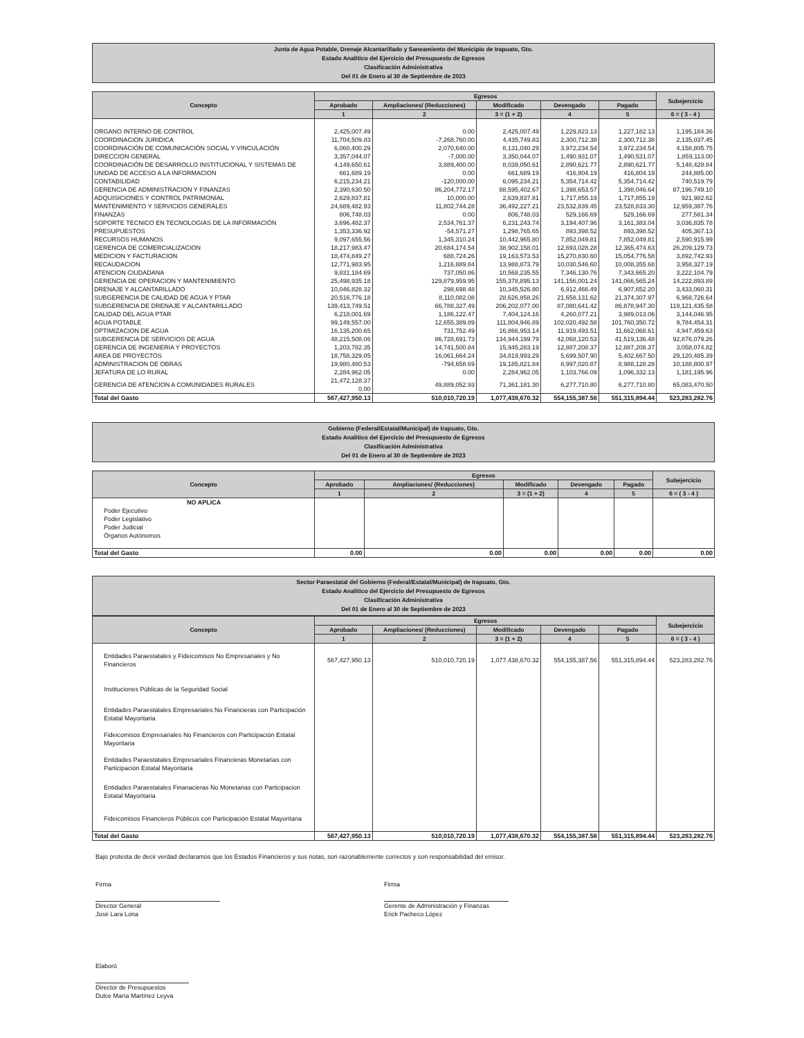Junta de Agua Potable, Drenaje Alcantarillado y Saneamiento del Municipio de Irapuato, Gto.
Estado Analitico del Ejercicio del Presupuesto de Egresos
Clasificación Administrativa
Del 01 de Enero al 30 de Septiembre de 2023
| Concepto | Egresos | | | | | Subejercicio |
| --- | --- | --- | --- | --- | --- | --- |
| | Aprobado | Ampliaciones/ (Reducciones) | Modificado | Devengado | Pagado | |
| | 1 | 2 | 3 = (1 + 2) | 4 | 5 | 6 = ( 3 - 4 ) |
| ORGANO INTERNO DE CONTROL | 2,425,007.49 | 0.00 | 2,425,007.49 | 1,229,823.13 | 1,227,182.13 | 1,195,184.36 |
| COORDINACION JURIDICA | 11,704,509.83 | -7,268,760.00 | 4,435,749.83 | 2,300,712.38 | 2,300,712.38 | 2,135,037.45 |
| COORDINACIÓN DE COMUNICACIÓN SOCIAL Y VINCULACIÓN | 6,060,400.29 | 2,070,640.00 | 8,131,040.29 | 3,972,234.54 | 3,972,234.54 | 4,158,805.75 |
| DIRECCION GENERAL | 3,357,044.07 | -7,000.00 | 3,350,044.07 | 1,490,931.07 | 1,490,531.07 | 1,859,113.00 |
| COORDINACIÓN DE DESARROLLO INSTITUCIONAL Y SISTEMAS DE | 4,149,650.61 | 3,889,400.00 | 8,039,050.61 | 2,890,621.77 | 2,890,621.77 | 5,148,428.84 |
| UNIDAD DE ACCESO A LA INFORMACION | 661,689.19 | 0.00 | 661,689.19 | 416,804.19 | 416,804.19 | 244,885.00 |
| CONTABILIDAD | 6,215,234.21 | -120,000.00 | 6,095,234.21 | 5,354,714.42 | 5,354,714.42 | 740,519.79 |
| GERENCIA DE ADMINISTRACION Y FINANZAS | 2,390,630.50 | 86,204,772.17 | 88,595,402.67 | 1,398,653.57 | 1,398,046.64 | 87,196,749.10 |
| ADQUISICIONES Y CONTROL PATRIMONIAL | 2,629,837.81 | 10,000.00 | 2,639,837.81 | 1,717,855.19 | 1,717,855.19 | 921,982.62 |
| MANTENIMIENTO Y SERVICIOS GENERALES | 24,689,482.93 | 11,802,744.28 | 36,492,227.21 | 23,532,839.45 | 23,528,833.30 | 12,959,387.76 |
| FINANZAS | 806,748.03 | 0.00 | 806,748.03 | 529,166.69 | 529,166.69 | 277,581.34 |
| SOPORTE TECNICO EN TECNOLOGIAS DE LA INFORMACIÓN | 3,696,482.37 | 2,534,761.37 | 6,231,243.74 | 3,194,407.96 | 3,161,383.04 | 3,036,835.78 |
| PRESUPUESTOS | 1,353,336.92 | -54,571.27 | 1,298,765.65 | 893,398.52 | 893,398.52 | 405,367.13 |
| RECURSOS HUMANOS | 9,097,655.56 | 1,345,310.24 | 10,442,965.80 | 7,852,049.81 | 7,852,049.81 | 2,590,915.99 |
| GERENCIA DE COMERCIALIZACION | 18,217,983.47 | 20,684,174.54 | 38,902,158.01 | 12,693,028.28 | 12,365,474.63 | 26,209,129.73 |
| MEDICION Y FACTURACION | 18,474,849.27 | 688,724.26 | 19,163,573.53 | 15,270,830.60 | 15,054,776.58 | 3,892,742.93 |
| RECAUDACION | 12,771,983.95 | 1,216,889.84 | 13,988,873.79 | 10,030,546.60 | 10,008,355.68 | 3,958,327.19 |
| ATENCION CIUDADANA | 9,831,184.69 | 737,050.86 | 10,568,235.55 | 7,346,130.76 | 7,343,665.20 | 3,222,104.79 |
| GERENCIA DE OPERACION Y MANTENIMIENTO | 25,498,935.18 | 129,879,959.95 | 155,378,895.13 | 141,156,001.24 | 141,066,565.24 | 14,222,893.89 |
| DRENAJE Y ALCANTARILLADO | 10,046,828.32 | 298,698.48 | 10,345,526.80 | 6,912,466.49 | 6,907,652.20 | 3,433,060.31 |
| SUBGERENCIA DE CALIDAD DE AGUA Y PTAR | 20,516,776.18 | 8,110,082.08 | 28,626,858.26 | 21,658,131.62 | 21,374,307.97 | 6,968,726.64 |
| SUBGERENCIA DE DRENAJE Y ALCANTARILLADO | 139,413,749.51 | 66,788,327.49 | 206,202,077.00 | 87,080,641.42 | 86,878,947.30 | 119,121,435.58 |
| CALIDAD DEL AGUA PTAR | 6,218,001.69 | 1,186,122.47 | 7,404,124.16 | 4,260,077.21 | 3,989,013.06 | 3,144,046.95 |
| AGUA POTABLE | 99,149,557.00 | 12,655,389.89 | 111,804,946.89 | 102,020,492.58 | 101,760,350.72 | 9,784,454.31 |
| OPTIMIZACION DE AGUA | 16,135,200.65 | 731,752.49 | 16,866,953.14 | 11,919,493.51 | 11,662,068.61 | 4,947,459.63 |
| SUBGERENCIA DE SERVICIOS DE AGUA | 48,215,508.06 | 86,728,691.73 | 134,944,199.79 | 42,068,120.53 | 41,519,136.48 | 92,876,079.26 |
| GERENCIA DE INGENIERIA Y PROYECTOS | 1,203,782.35 | 14,741,500.84 | 15,945,283.19 | 12,887,208.37 | 12,887,208.37 | 3,058,074.82 |
| AREA DE PROYECTOS | 18,758,329.05 | 16,061,664.24 | 34,819,993.29 | 5,699,507.90 | 5,402,667.50 | 29,120,485.39 |
| ADMINISTRACION DE OBRAS | 19,980,480.53 | -794,658.69 | 19,185,821.84 | 8,997,020.87 | 8,988,128.28 | 10,188,800.97 |
| JEFATURA DE LO RURAL | 2,284,962.05 | 0.00 | 2,284,962.05 | 1,103,766.09 | 1,096,332.13 | 1,181,195.96 |
| GERENCIA DE ATENCION A COMUNIDADES RURALES | 21,472,128.37 0.00 | 49,889,052.93 | 71,361,181.30 | 6,277,710.80 | 6,277,710.80 | 65,083,470.50 |
| Total del Gasto | 567,427,950.13 | 510,010,720.19 | 1,077,438,670.32 | 554,155,387.56 | 551,315,894.44 | 523,283,282.76 |
Gobierno (Federal/Estatal/Municipal) de Irapuato, Gto.
Estado Analitico del Ejercicio del Presupuesto de Egresos
Clasificación Administrativa
Del 01 de Enero al 30 de Septiembre de 2023
| Concepto | Egresos | | | | | Subejercicio |
| --- | --- | --- | --- | --- | --- | --- |
| | Aprobado | Ampliaciones/ (Reducciones) | Modificado | Devengado | Pagado | |
| | 1 | 2 | 3 = (1 + 2) | 4 | 5 | 6 = ( 3 - 4 ) |
| NO APLICA Poder Ejecutivo Poder Legislativo Poder Judicial Órganos Autónomos | | | | | | |
| Total del Gasto | 0.00 | 0.00 | 0.00 | 0.00 | 0.00 | 0.00 |
Sector Paraestatal del Gobierno (Federal/Estatal/Municipal) de Irapuato, Gto.
Estado Analitico del Ejercicio del Presupuesto de Egresos
Clasificación Administrativa
Del 01 de Enero al 30 de Septiembre de 2023
| Concepto | Egresos | | | | | Subejercicio |
| --- | --- | --- | --- | --- | --- | --- |
| | Aprobado | Ampliaciones/ (Reducciones) | Modificado | Devengado | Pagado | |
| | 1 | 2 | 3 = (1 + 2) | 4 | 5 | 6 = ( 3 - 4 ) |
| Entidades Paraestatales y Fideicomisos No Empresariales y No Financieros | 567,427,950.13 | 510,010,720.19 | 1,077,438,670.32 | 554,155,387.56 | 551,315,894.44 | 523,283,282.76 |
| Instituciones Públicas de la Seguridad Social | | | | | | |
| Entidades Paraestatales Empresariales No Financieras con Participación Estatal Mayoritaria | | | | | | |
| Fideicomisos Empresariales No Financieros con Participación Estatal Mayoritaria | | | | | | |
| Entidades Paraestatales Empresariales Financieras Monetarias con Participación Estatal Mayoritaria | | | | | | |
| Entidades Paraestatales Finanacieras No Monetarias con Participacion Estatal Mayoritaria | | | | | | |
| Fideicomisos Financieros Públicos con Participación Estatal Mayoritaria | | | | | | |
| Total del Gasto | 567,427,950.13 | 510,010,720.19 | 1,077,438,670.32 | 554,155,387.56 | 551,315,894.44 | 523,283,282.76 |
Bajo protesta de decir verdad declaramos que los Estados Financieros y sus notas, son razonablemente correctos y son responsabilidad del emisor.
Firma
Director General
José Lara Lona
Firma
Gerente de Administración y Finanzas
Erick Pacheco López
Elaboró
Director de Presupuestos
Dulce María Martínez Leyva